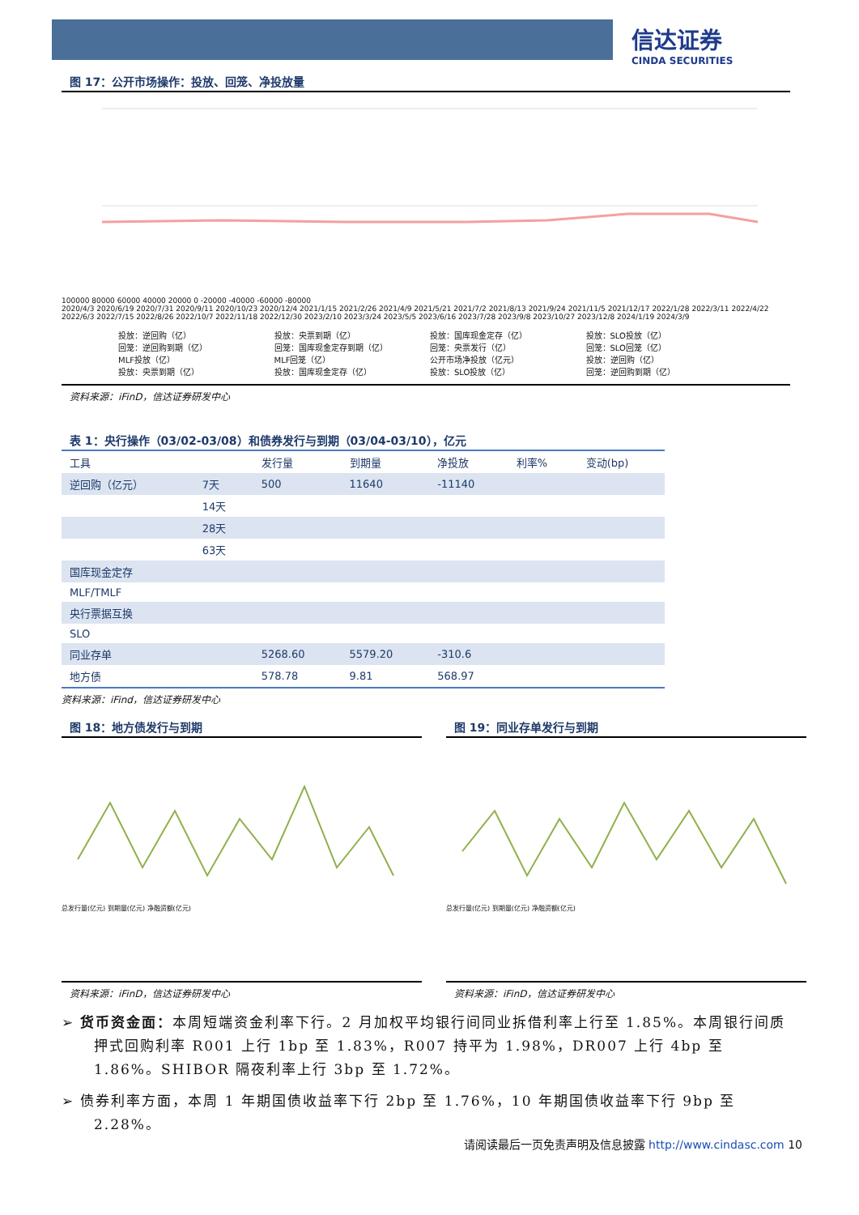信达证券
CINDA SECURITIES
图 17：公开市场操作：投放、回笼、净投放量
100000 80000 60000 40000 20000 0 -20000 -40000 -60000 -80000
2020/4/3 2020/6/19 2020/7/31 2020/9/11 2020/10/23 2020/12/4 2021/1/15 2021/2/26 2021/4/9 2021/5/21 2021/7/2 2021/8/13 2021/9/24 2021/11/5 2021/12/17 2022/1/28 2022/3/11 2022/4/22 2022/6/3 2022/7/15 2022/8/26 2022/10/7 2022/11/18 2022/12/30 2023/2/10 2023/3/24 2023/5/5 2023/6/16 2023/7/28 2023/9/8 2023/10/27 2023/12/8 2024/1/19 2024/3/9
投放：逆回购（亿）
回笼：逆回购到期（亿）
MLF投放（亿）
投放：央票到期（亿）
投放：央票到期（亿）
回笼：国库现金定存到期（亿）
MLF回笼（亿）
投放：国库现金定存（亿）
投放：国库现金定存（亿）
回笼：央票发行（亿）
公开市场净投放（亿元）
投放：SLO投放（亿）
投放：SLO投放（亿）
回笼：SLO回笼（亿）
投放：逆回购（亿）
回笼：逆回购到期（亿）
资料来源：iFinD，信达证券研发中心
表 1：央行操作（03/02-03/08）和债券发行与到期（03/04-03/10），亿元
| 工具 | | 发行量 | 到期量 | 净投放 | 利率% | 变动(bp) |
| --- | --- | --- | --- | --- | --- | --- |
| 逆回购（亿元） | 7天 | 500 | 11640 | -11140 | | |
| | 14天 | | | | | |
| | 28天 | | | | | |
| | 63天 | | | | | |
| 国库现金定存 | | | | | | |
| MLF/TMLF | | | | | | |
| 央行票据互换 | | | | | | |
| SLO | | | | | | |
| 同业存单 | | 5268.60 | 5579.20 | -310.6 | | |
| 地方债 | | 578.78 | 9.81 | 568.97 | | |
资料来源：iFind，信达证券研发中心
图 18：地方债发行与到期
总发行量(亿元) 到期量(亿元) 净融资额(亿元)
资料来源：iFinD，信达证券研发中心
图 19：同业存单发行与到期
总发行量(亿元) 到期量(亿元) 净融资额(亿元)
资料来源：iFinD，信达证券研发中心
➢ 货币资金面：本周短端资金利率下行。2 月加权平均银行间同业拆借利率上行至 1.85%。本周银行间质押式回购利率 R001 上行 1bp 至 1.83%，R007 持平为 1.98%，DR007 上行 4bp 至 1.86%。SHIBOR 隔夜利率上行 3bp 至 1.72%。
➢ 债券利率方面，本周 1 年期国债收益率下行 2bp 至 1.76%，10 年期国债收益率下行 9bp 至 2.28%。
请阅读最后一页免责声明及信息披露 http://www.cindasc.com 10